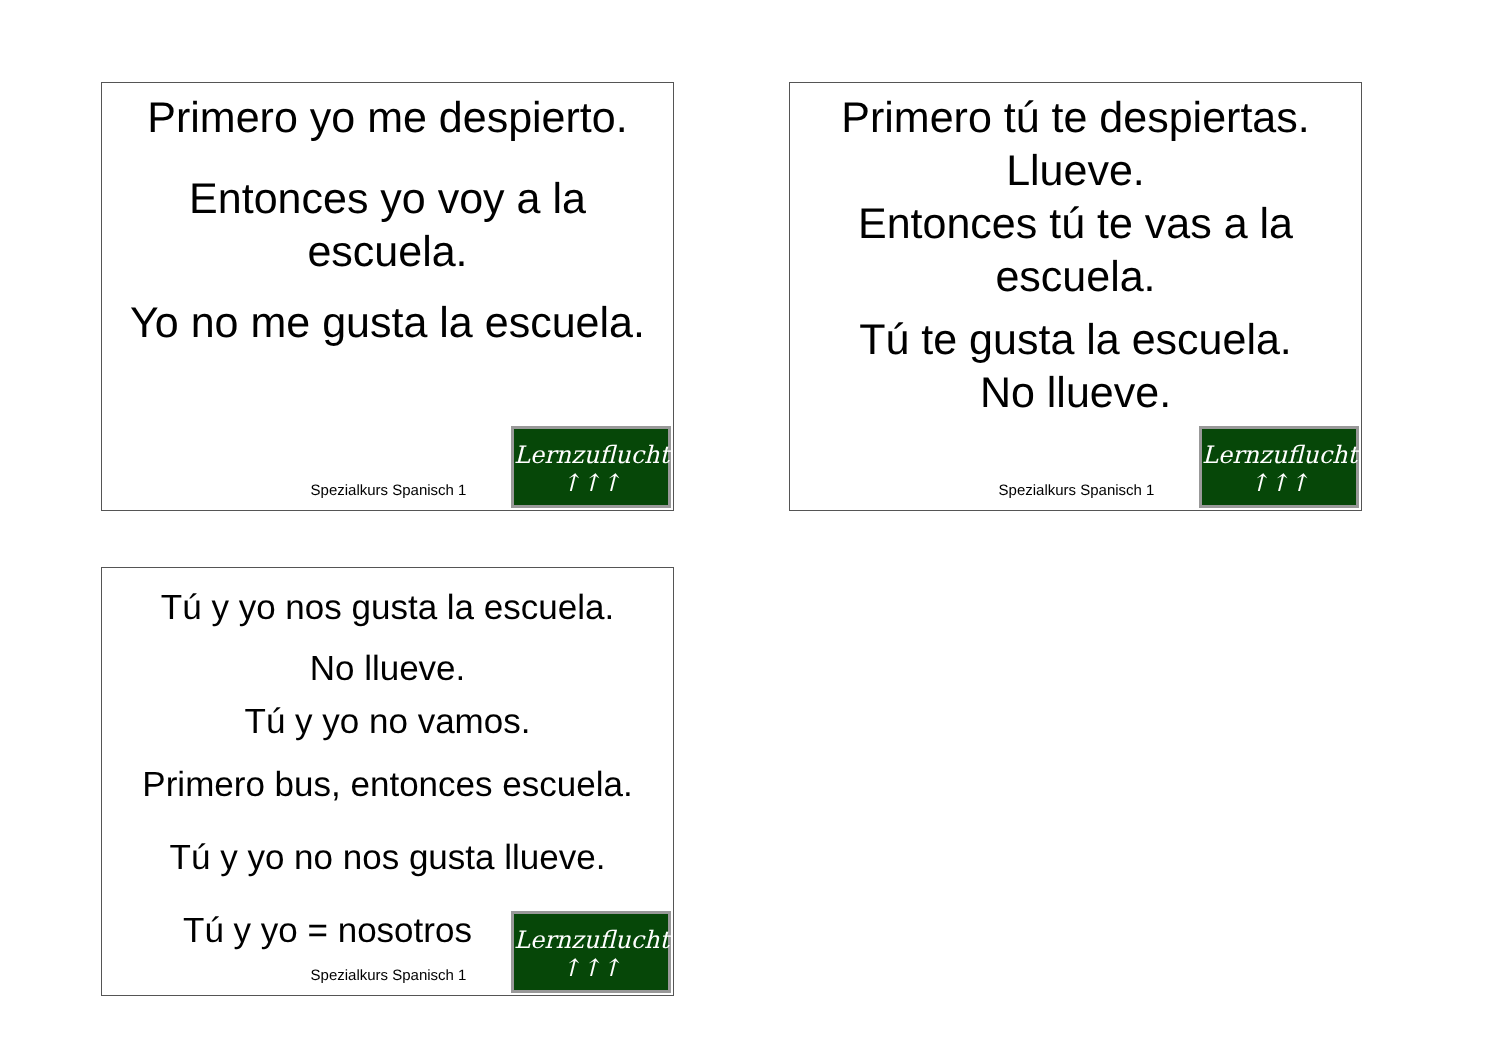Primero yo me despierto.
Entonces yo voy a la
escuela.
Yo no me gusta la escuela.
Spezialkurs Spanisch 1
Lernzuflucht
↑↑↑
Primero tú te despiertas.
Llueve.
Entonces tú te vas a la
escuela.
Tú te gusta la escuela.
No llueve.
Spezialkurs Spanisch 1
Lernzuflucht
↑↑↑
Tú y yo nos gusta la escuela.
No llueve.
Tú y yo no vamos.
Primero bus, entonces escuela.
Tú y yo no nos gusta llueve.
Tú y yo = nosotros
Spezialkurs Spanisch 1
Lernzuflucht
↑↑↑